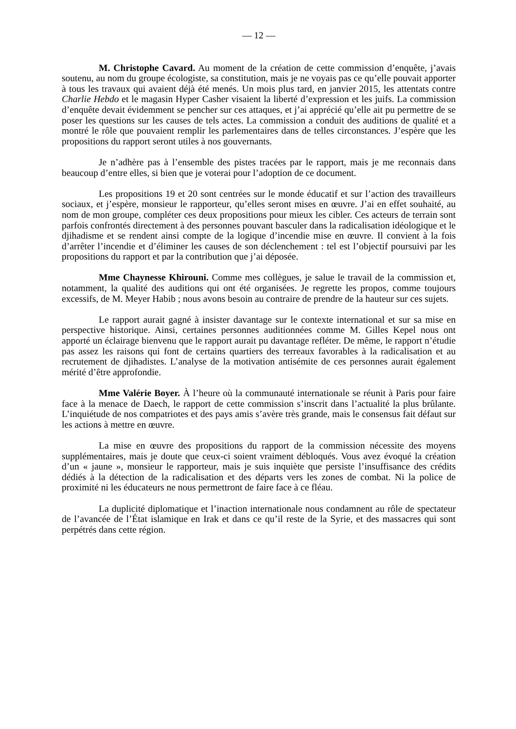— 12 —
M. Christophe Cavard. Au moment de la création de cette commission d’enquête, j’avais soutenu, au nom du groupe écologiste, sa constitution, mais je ne voyais pas ce qu’elle pouvait apporter à tous les travaux qui avaient déjà été menés. Un mois plus tard, en janvier 2015, les attentats contre Charlie Hebdo et le magasin Hyper Casher visaient la liberté d’expression et les juifs. La commission d’enquête devait évidemment se pencher sur ces attaques, et j’ai apprécié qu’elle ait pu permettre de se poser les questions sur les causes de tels actes. La commission a conduit des auditions de qualité et a montré le rôle que pouvaient remplir les parlementaires dans de telles circonstances. J’espère que les propositions du rapport seront utiles à nos gouvernants.
Je n’adhère pas à l’ensemble des pistes tracées par le rapport, mais je me reconnais dans beaucoup d’entre elles, si bien que je voterai pour l’adoption de ce document.
Les propositions 19 et 20 sont centrées sur le monde éducatif et sur l’action des travailleurs sociaux, et j’espère, monsieur le rapporteur, qu’elles seront mises en œuvre. J’ai en effet souhaité, au nom de mon groupe, compléter ces deux propositions pour mieux les cibler. Ces acteurs de terrain sont parfois confrontés directement à des personnes pouvant basculer dans la radicalisation idéologique et le djihadisme et se rendent ainsi compte de la logique d’incendie mise en œuvre. Il convient à la fois d’arrêter l’incendie et d’éliminer les causes de son déclenchement : tel est l’objectif poursuivi par les propositions du rapport et par la contribution que j’ai déposée.
Mme Chaynesse Khirouni. Comme mes collègues, je salue le travail de la commission et, notamment, la qualité des auditions qui ont été organisées. Je regrette les propos, comme toujours excessifs, de M. Meyer Habib ; nous avons besoin au contraire de prendre de la hauteur sur ces sujets.
Le rapport aurait gagné à insister davantage sur le contexte international et sur sa mise en perspective historique. Ainsi, certaines personnes auditionnées comme M. Gilles Kepel nous ont apporté un éclairage bienvenu que le rapport aurait pu davantage refléter. De même, le rapport n’étudie pas assez les raisons qui font de certains quartiers des terreaux favorables à la radicalisation et au recrutement de djihadistes. L’analyse de la motivation antisémite de ces personnes aurait également mérité d’être approfondie.
Mme Valérie Boyer. À l’heure où la communauté internationale se réunit à Paris pour faire face à la menace de Daech, le rapport de cette commission s’inscrit dans l’actualité la plus brûlante. L’inquiétude de nos compatriotes et des pays amis s’avère très grande, mais le consensus fait défaut sur les actions à mettre en œuvre.
La mise en œuvre des propositions du rapport de la commission nécessite des moyens supplémentaires, mais je doute que ceux-ci soient vraiment débloqués. Vous avez évoqué la création d’un « jaune », monsieur le rapporteur, mais je suis inquiète que persiste l’insuffisance des crédits dédiés à la détection de la radicalisation et des départs vers les zones de combat. Ni la police de proximité ni les éducateurs ne nous permettront de faire face à ce fléau.
La duplicité diplomatique et l’inaction internationale nous condamnent au rôle de spectateur de l’avancée de l’État islamique en Irak et dans ce qu’il reste de la Syrie, et des massacres qui sont perpétrés dans cette région.